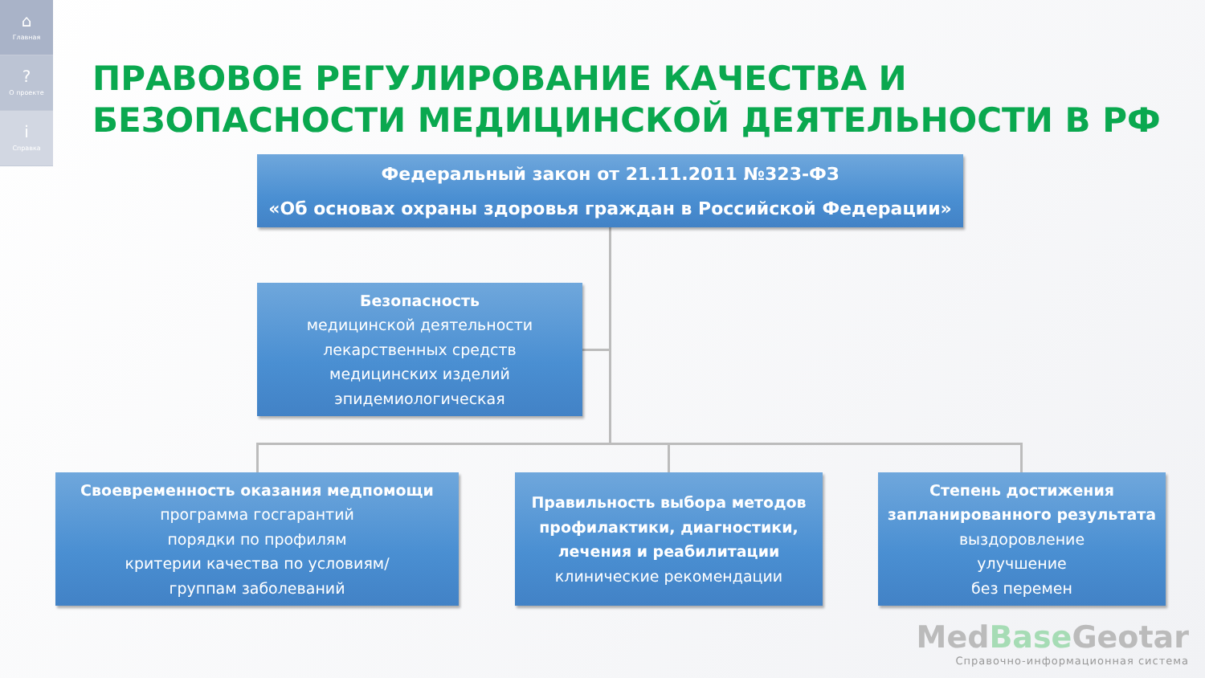⌂
Главная
?
О проекте
i
Справка
ПРАВОВОЕ РЕГУЛИРОВАНИЕ КАЧЕСТВА И БЕЗОПАСНОСТИ МЕДИЦИНСКОЙ ДЕЯТЕЛЬНОСТИ В РФ
Федеральный закон от 21.11.2011 №323-ФЗ
«Об основах охраны здоровья граждан в Российской Федерации»
Безопасность
медицинской деятельности
лекарственных средств
медицинских изделий
эпидемиологическая
Своевременность оказания медпомощи
программа госгарантий
порядки по профилям
критерии качества по условиям/
группам заболеваний
Правильность выбора методов профилактики, диагностики, лечения и реабилитации
клинические рекомендации
Степень достижения запланированного результата
выздоровление
улучшение
без перемен
MedBase Geotar
Справочно-информационная система